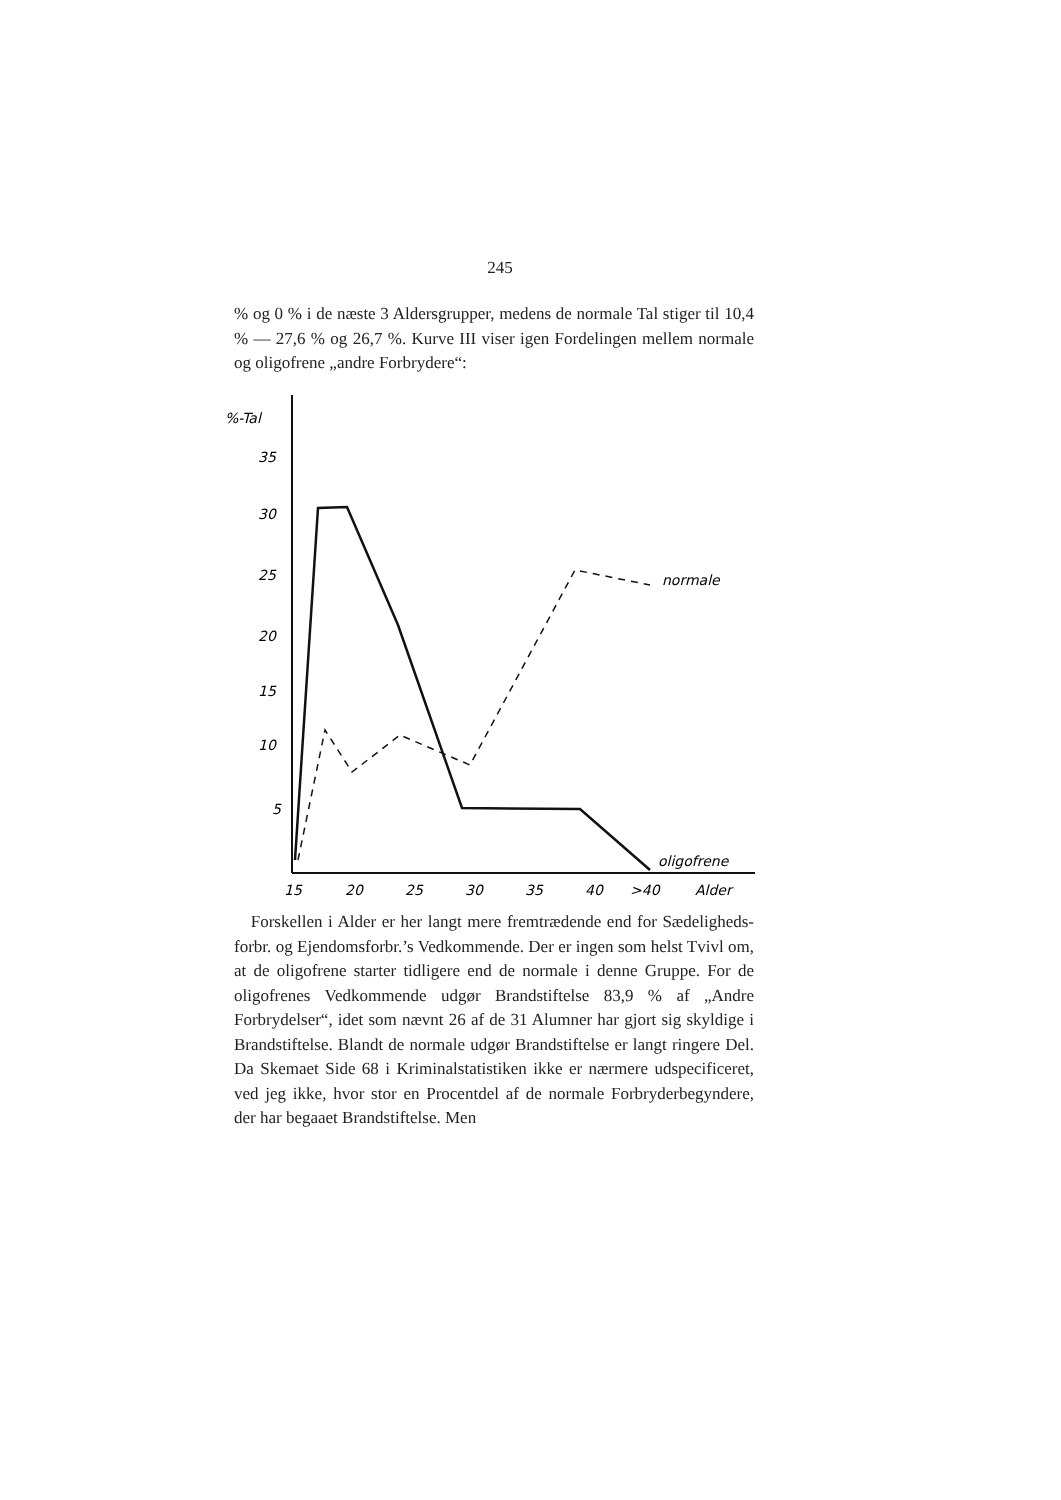245
% og 0 % i de næste 3 Aldersgrupper, medens de normale Tal stiger til 10,4 % — 27,6 % og 26,7 %. Kurve III viser igen Fordelingen mellem normale og oligofrene „andre Forbrydere“:
%-Tal
35
30
25
20
15
10
5
normale
oligofrene
15
20
25
30
35
40
>40
Alder
Forskellen i Alder er her langt mere fremtrædende end for Sædeligheds­forbr. og Ejendomsforbr.’s Vedkommende. Der er ingen som helst Tvivl om, at de oligofrene starter tidligere end de normale i denne Gruppe. For de oligofrenes Vedkommende udgør Brandstiftelse 83,9 % af „Andre Forbrydelser“, idet som nævnt 26 af de 31 Alumner har gjort sig skyldige i Brandstif­telse. Blandt de normale udgør Brandstiftelse er langt ringere Del. Da Skemaet Side 68 i Kriminalstatistiken ikke er nærmere udspecificeret, ved jeg ikke, hvor stor en Procentdel af de nor­male Forbryderbegyndere, der har begaaet Brandstiftelse. Men